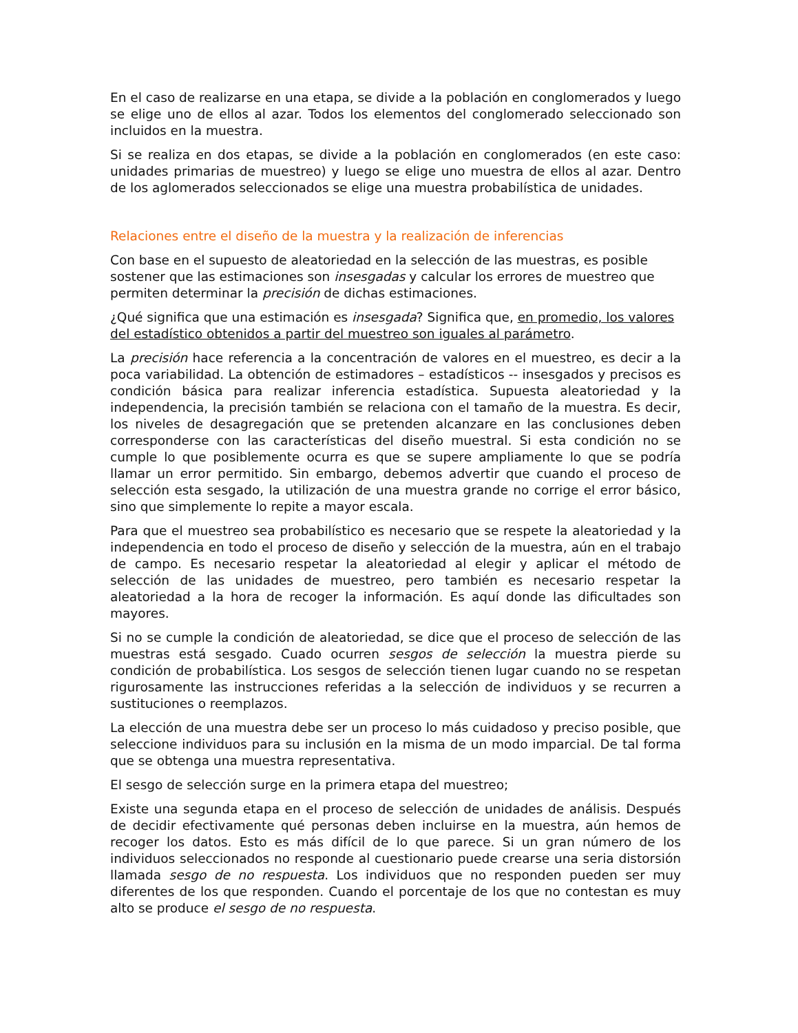En el caso de realizarse en una etapa, se divide a la población en conglomerados y luego se elige uno de ellos al azar. Todos los elementos del conglomerado seleccionado son incluidos en la muestra.
Si se realiza en dos etapas, se divide a la población en conglomerados (en este caso: unidades primarias de muestreo) y luego se elige uno muestra de ellos al azar. Dentro de los aglomerados seleccionados se elige una muestra probabilística de unidades.
Relaciones entre el diseño de la muestra y la realización de inferencias
Con base en el supuesto de aleatoriedad en la selección de las muestras, es posible sostener que las estimaciones son insesgadas y calcular los errores de muestreo que permiten determinar la precisión de dichas estimaciones.
¿Qué significa que una estimación es insesgada? Significa que, en promedio, los valores del estadístico obtenidos a partir del muestreo son iguales al parámetro.
La precisión hace referencia a la concentración de valores en el muestreo, es decir a la poca variabilidad. La obtención de estimadores – estadísticos -- insesgados y precisos es condición básica para realizar inferencia estadística. Supuesta aleatoriedad y la independencia, la precisión también se relaciona con el tamaño de la muestra. Es decir, los niveles de desagregación que se pretenden alcanzare en las conclusiones deben corresponderse con las características del diseño muestral. Si esta condición no se cumple lo que posiblemente ocurra es que se supere ampliamente lo que se podría llamar un error permitido. Sin embargo, debemos advertir que cuando el proceso de selección esta sesgado, la utilización de una muestra grande no corrige el error básico, sino que simplemente lo repite a mayor escala.
Para que el muestreo sea probabilístico es necesario que se respete la aleatoriedad y la independencia en todo el proceso de diseño y selección de la muestra, aún en el trabajo de campo. Es necesario respetar la aleatoriedad al elegir y aplicar el método de selección de las unidades de muestreo, pero también es necesario respetar la aleatoriedad a la hora de recoger la información. Es aquí donde las dificultades son mayores.
Si no se cumple la condición de aleatoriedad, se dice que el proceso de selección de las muestras está sesgado. Cuado ocurren sesgos de selección la muestra pierde su condición de probabilística. Los sesgos de selección tienen lugar cuando no se respetan rigurosamente las instrucciones referidas a la selección de individuos y se recurren a sustituciones o reemplazos.
La elección de una muestra debe ser un proceso lo más cuidadoso y preciso posible, que seleccione individuos para su inclusión en la misma de un modo imparcial. De tal forma que se obtenga una muestra representativa.
El sesgo de selección surge en la primera etapa del muestreo;
Existe una segunda etapa en el proceso de selección de unidades de análisis. Después de decidir efectivamente qué personas deben incluirse en la muestra, aún hemos de recoger los datos. Esto es más difícil de lo que parece. Si un gran número de los individuos seleccionados no responde al cuestionario puede crearse una seria distorsión llamada sesgo de no respuesta. Los individuos que no responden pueden ser muy diferentes de los que responden. Cuando el porcentaje de los que no contestan es muy alto se produce el sesgo de no respuesta.